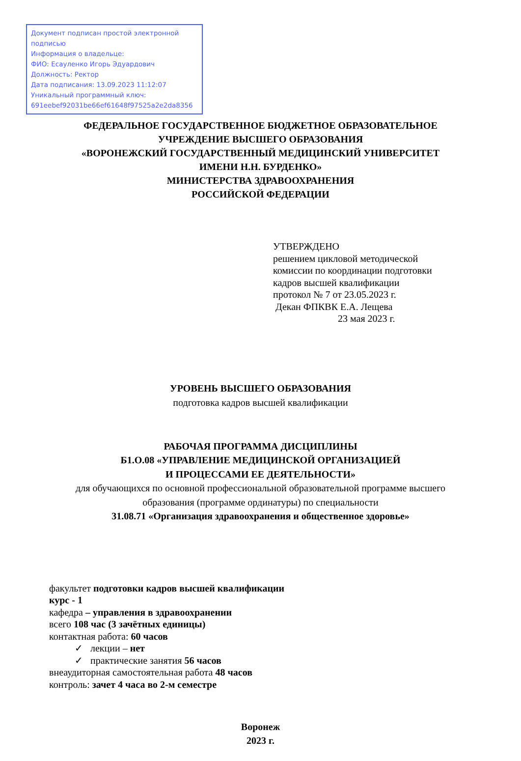Документ подписан простой электронной подписью
Информация о владельце:
ФИО: Есауленко Игорь Эдуардович
Должность: Ректор
Дата подписания: 13.09.2023 11:12:07
Уникальный программный ключ:
691eebef92031be66ef61648f97525a2e2da8356
ФЕДЕРАЛЬНОЕ ГОСУДАРСТВЕННОЕ БЮДЖЕТНОЕ ОБРАЗОВАТЕЛЬНОЕ
УЧРЕЖДЕНИЕ ВЫСШЕГО ОБРАЗОВАНИЯ
«ВОРОНЕЖСКИЙ ГОСУДАРСТВЕННЫЙ МЕДИЦИНСКИЙ УНИВЕРСИТЕТ
ИМЕНИ Н.Н. БУРДЕНКО»
МИНИСТЕРСТВА ЗДРАВООХРАНЕНИЯ
РОССИЙСКОЙ ФЕДЕРАЦИИ
УТВЕРЖДЕНО
решением цикловой методической
комиссии по координации подготовки
кадров высшей квалификации
протокол № 7 от 23.05.2023 г.
Декан ФПКВК Е.А. Лещева
23 мая 2023 г.
УРОВЕНЬ ВЫСШЕГО ОБРАЗОВАНИЯ
подготовка кадров высшей квалификации
РАБОЧАЯ ПРОГРАММА ДИСЦИПЛИНЫ
Б1.О.08 «УПРАВЛЕНИЕ МЕДИЦИНСКОЙ ОРГАНИЗАЦИЕЙ
И ПРОЦЕССАМИ ЕЕ ДЕЯТЕЛЬНОСТИ»
для обучающихся по основной профессиональной образовательной программе высшего
образования (программе ординатуры) по специальности
31.08.71 «Организация здравоохранения и общественное здоровье»
факультет подготовки кадров высшей квалификации
курс - 1
кафедра – управления в здравоохранении
всего 108 час (3 зачётных единицы)
контактная работа: 60 часов
✓ лекции – нет
✓ практические занятия 56 часов
внеаудиторная самостоятельная работа 48 часов
контроль: зачет 4 часа во 2-м семестре
Воронеж
2023 г.